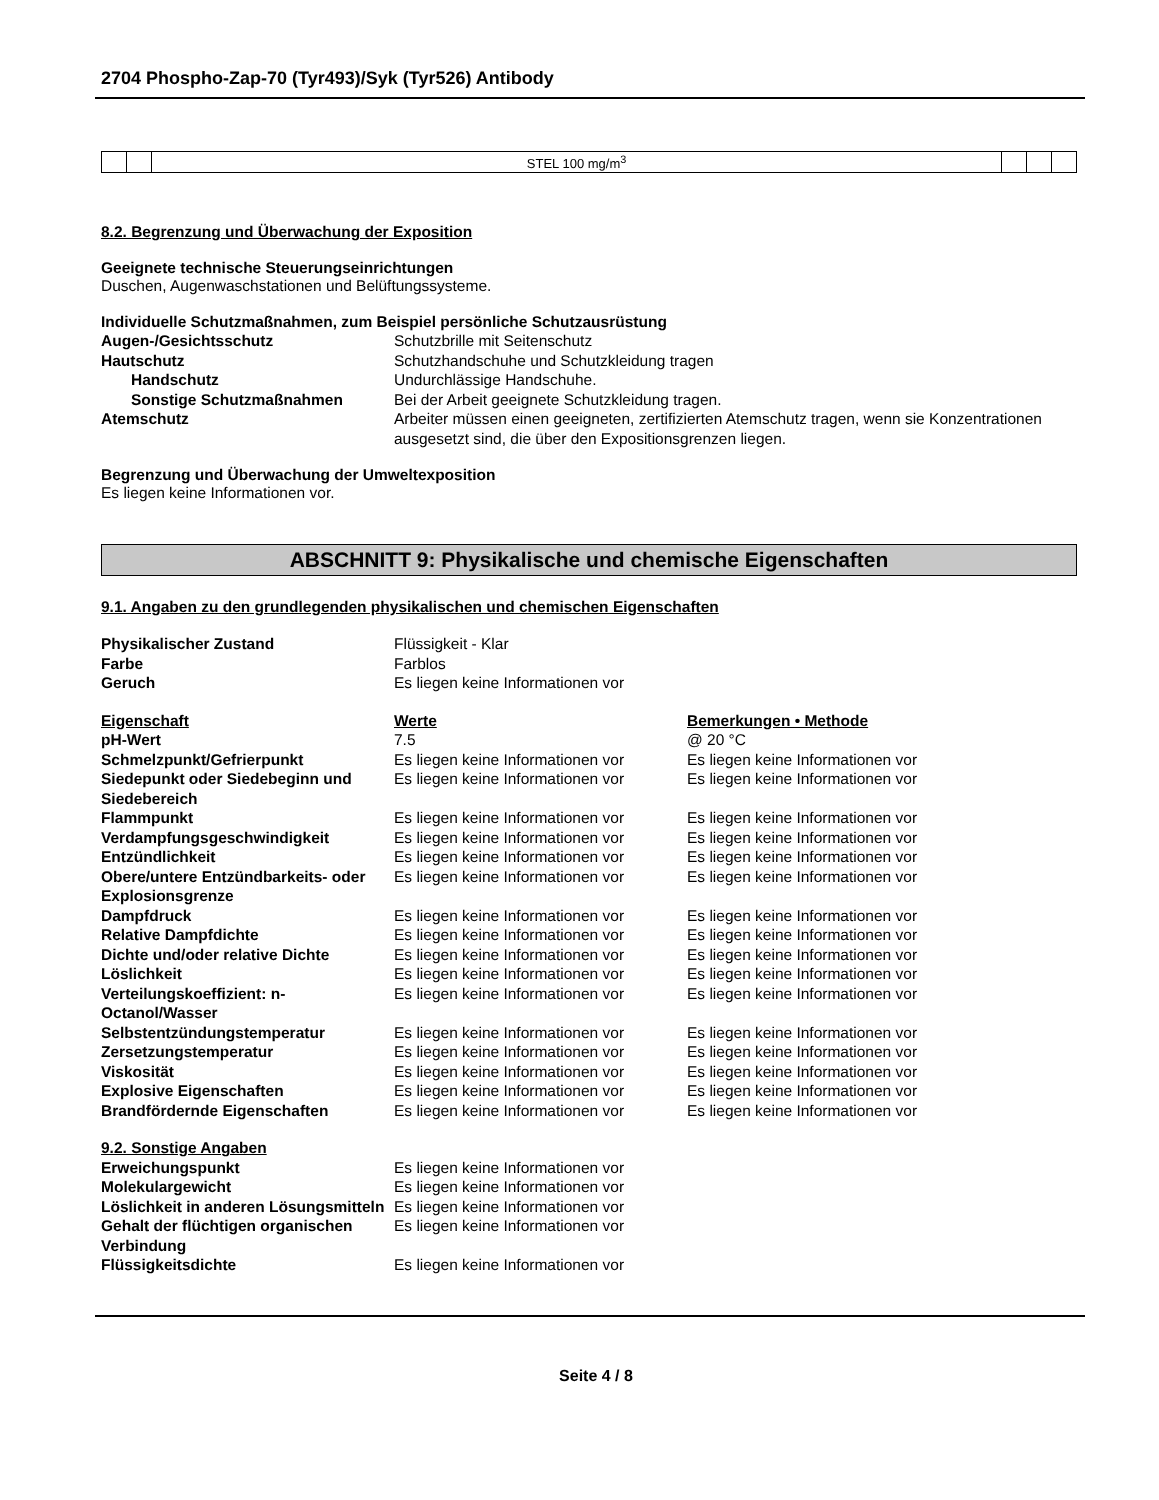2704 Phospho-Zap-70 (Tyr493)/Syk (Tyr526) Antibody
| | | STEL 100 mg/m<sup>3</sup> | | | |
8.2. Begrenzung und Überwachung der Exposition
Geeignete technische Steuerungseinrichtungen
Duschen, Augenwaschstationen und Belüftungssysteme.
Individuelle Schutzmaßnahmen, zum Beispiel persönliche Schutzausrüstung
Augen-/Gesichtsschutz
Schutzbrille mit Seitenschutz
Hautschutz
Schutzhandschuhe und Schutzkleidung tragen
Handschutz
Undurchlässige Handschuhe.
Sonstige Schutzmaßnahmen
Bei der Arbeit geeignete Schutzkleidung tragen.
Atemschutz
Arbeiter müssen einen geeigneten, zertifizierten Atemschutz tragen, wenn sie Konzentrationen ausgesetzt sind, die über den Expositionsgrenzen liegen.
Begrenzung und Überwachung der Umweltexposition
Es liegen keine Informationen vor.
ABSCHNITT 9: Physikalische und chemische Eigenschaften
9.1. Angaben zu den grundlegenden physikalischen und chemischen Eigenschaften
Physikalischer Zustand
Flüssigkeit - Klar
Farbe
Farblos
Geruch
Es liegen keine Informationen vor
Eigenschaft
Werte
Bemerkungen • Methode
pH-Wert
7.5
@ 20 °C
Schmelzpunkt/Gefrierpunkt
Es liegen keine Informationen vor
Es liegen keine Informationen vor
Siedepunkt oder Siedebeginn und Siedebereich
Es liegen keine Informationen vor
Es liegen keine Informationen vor
Flammpunkt
Es liegen keine Informationen vor
Es liegen keine Informationen vor
Verdampfungsgeschwindigkeit
Es liegen keine Informationen vor
Es liegen keine Informationen vor
Entzündlichkeit
Es liegen keine Informationen vor
Es liegen keine Informationen vor
Obere/untere Entzündbarkeits- oder Explosionsgrenze
Es liegen keine Informationen vor
Es liegen keine Informationen vor
Dampfdruck
Es liegen keine Informationen vor
Es liegen keine Informationen vor
Relative Dampfdichte
Es liegen keine Informationen vor
Es liegen keine Informationen vor
Dichte und/oder relative Dichte
Es liegen keine Informationen vor
Es liegen keine Informationen vor
Löslichkeit
Es liegen keine Informationen vor
Es liegen keine Informationen vor
Verteilungskoeffizient: n-Octanol/Wasser
Es liegen keine Informationen vor
Es liegen keine Informationen vor
Selbstentzündungstemperatur
Es liegen keine Informationen vor
Es liegen keine Informationen vor
Zersetzungstemperatur
Es liegen keine Informationen vor
Es liegen keine Informationen vor
Viskosität
Es liegen keine Informationen vor
Es liegen keine Informationen vor
Explosive Eigenschaften
Es liegen keine Informationen vor
Es liegen keine Informationen vor
Brandfördernde Eigenschaften
Es liegen keine Informationen vor
Es liegen keine Informationen vor
9.2. Sonstige Angaben
Erweichungspunkt
Es liegen keine Informationen vor
Molekulargewicht
Es liegen keine Informationen vor
Löslichkeit in anderen Lösungsmitteln
Es liegen keine Informationen vor
Gehalt der flüchtigen organischen Verbindung
Es liegen keine Informationen vor
Flüssigkeitsdichte
Es liegen keine Informationen vor
Seite 4 / 8